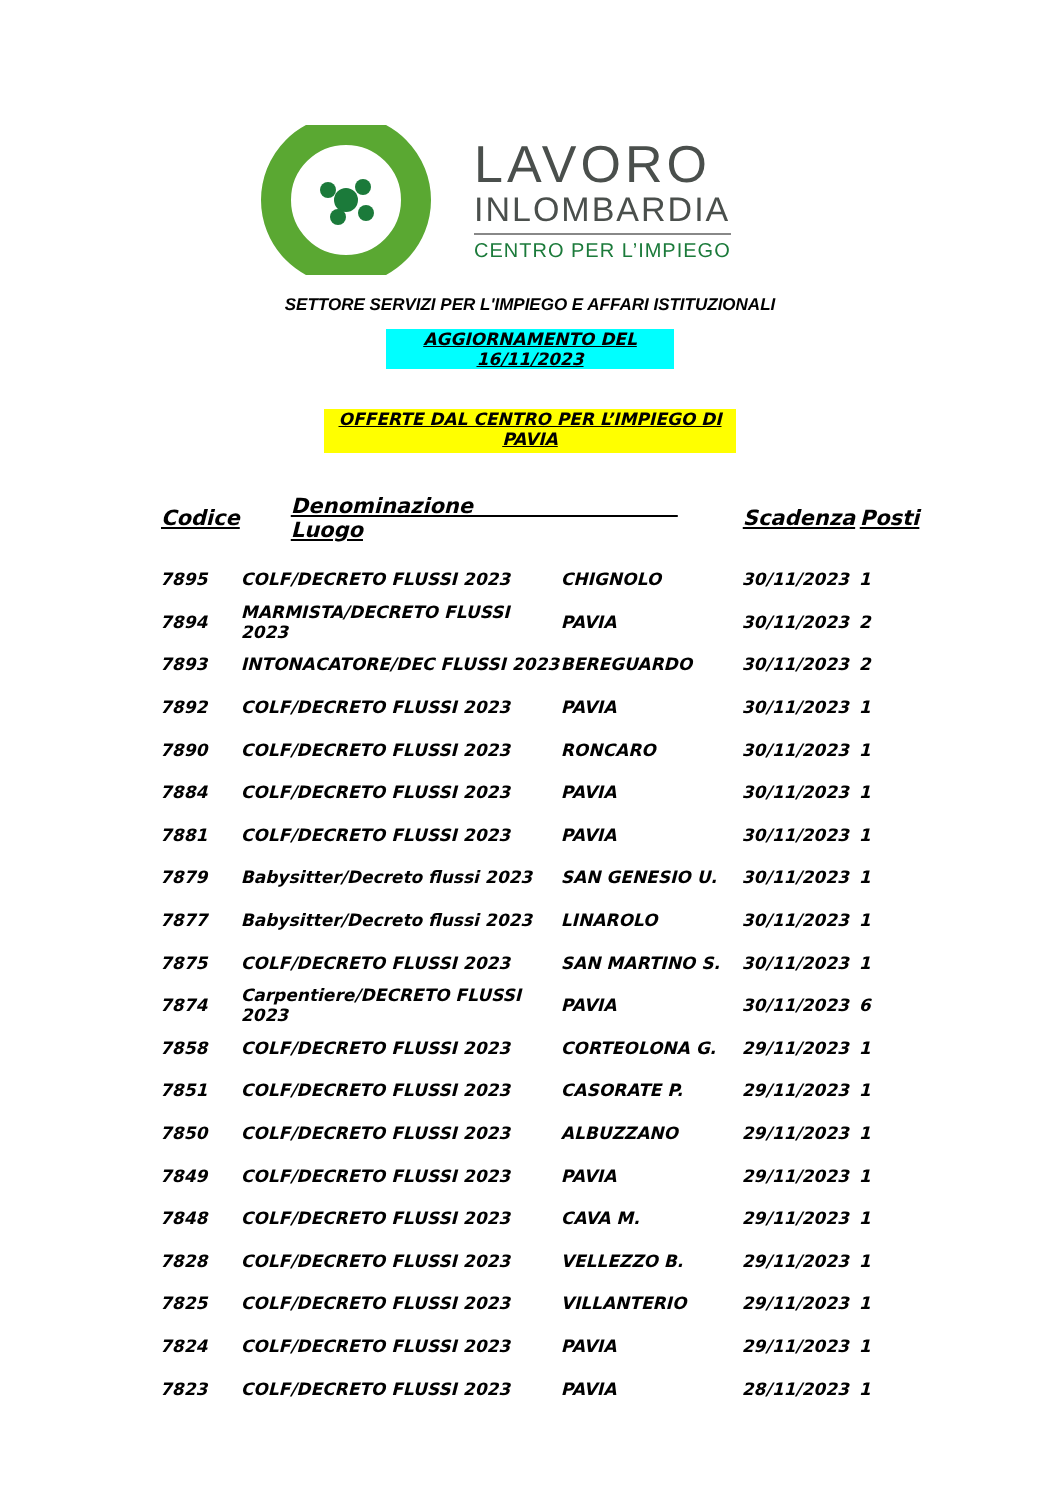LAVORO
INLOMBARDIA
CENTRO PER L’IMPIEGO
SETTORE SERVIZI PER L'IMPIEGO E AFFARI ISTITUZIONALI
AGGIORNAMENTO DEL 16/11/2023
OFFERTE DAL CENTRO PER L’IMPIEGO DI PAVIA
| Codice | Denominazione Luogo | | Scadenza | Posti |
| --- | --- | --- | --- | --- |
| 7895 | COLF/DECRETO FLUSSI 2023 | CHIGNOLO | 30/11/2023 | 1 |
| 7894 | MARMISTA/DECRETO FLUSSI 2023 | PAVIA | 30/11/2023 | 2 |
| 7893 | INTONACATORE/DEC FLUSSI 2023 | BEREGUARDO | 30/11/2023 | 2 |
| 7892 | COLF/DECRETO FLUSSI 2023 | PAVIA | 30/11/2023 | 1 |
| 7890 | COLF/DECRETO FLUSSI 2023 | RONCARO | 30/11/2023 | 1 |
| 7884 | COLF/DECRETO FLUSSI 2023 | PAVIA | 30/11/2023 | 1 |
| 7881 | COLF/DECRETO FLUSSI 2023 | PAVIA | 30/11/2023 | 1 |
| 7879 | Babysitter/Decreto flussi 2023 | SAN GENESIO U. | 30/11/2023 | 1 |
| 7877 | Babysitter/Decreto flussi 2023 | LINAROLO | 30/11/2023 | 1 |
| 7875 | COLF/DECRETO FLUSSI 2023 | SAN MARTINO S. | 30/11/2023 | 1 |
| 7874 | Carpentiere/DECRETO FLUSSI 2023 | PAVIA | 30/11/2023 | 6 |
| 7858 | COLF/DECRETO FLUSSI 2023 | CORTEOLONA G. | 29/11/2023 | 1 |
| 7851 | COLF/DECRETO FLUSSI 2023 | CASORATE P. | 29/11/2023 | 1 |
| 7850 | COLF/DECRETO FLUSSI 2023 | ALBUZZANO | 29/11/2023 | 1 |
| 7849 | COLF/DECRETO FLUSSI 2023 | PAVIA | 29/11/2023 | 1 |
| 7848 | COLF/DECRETO FLUSSI 2023 | CAVA M. | 29/11/2023 | 1 |
| 7828 | COLF/DECRETO FLUSSI 2023 | VELLEZZO B. | 29/11/2023 | 1 |
| 7825 | COLF/DECRETO FLUSSI 2023 | VILLANTERIO | 29/11/2023 | 1 |
| 7824 | COLF/DECRETO FLUSSI 2023 | PAVIA | 29/11/2023 | 1 |
| 7823 | COLF/DECRETO FLUSSI 2023 | PAVIA | 28/11/2023 | 1 |